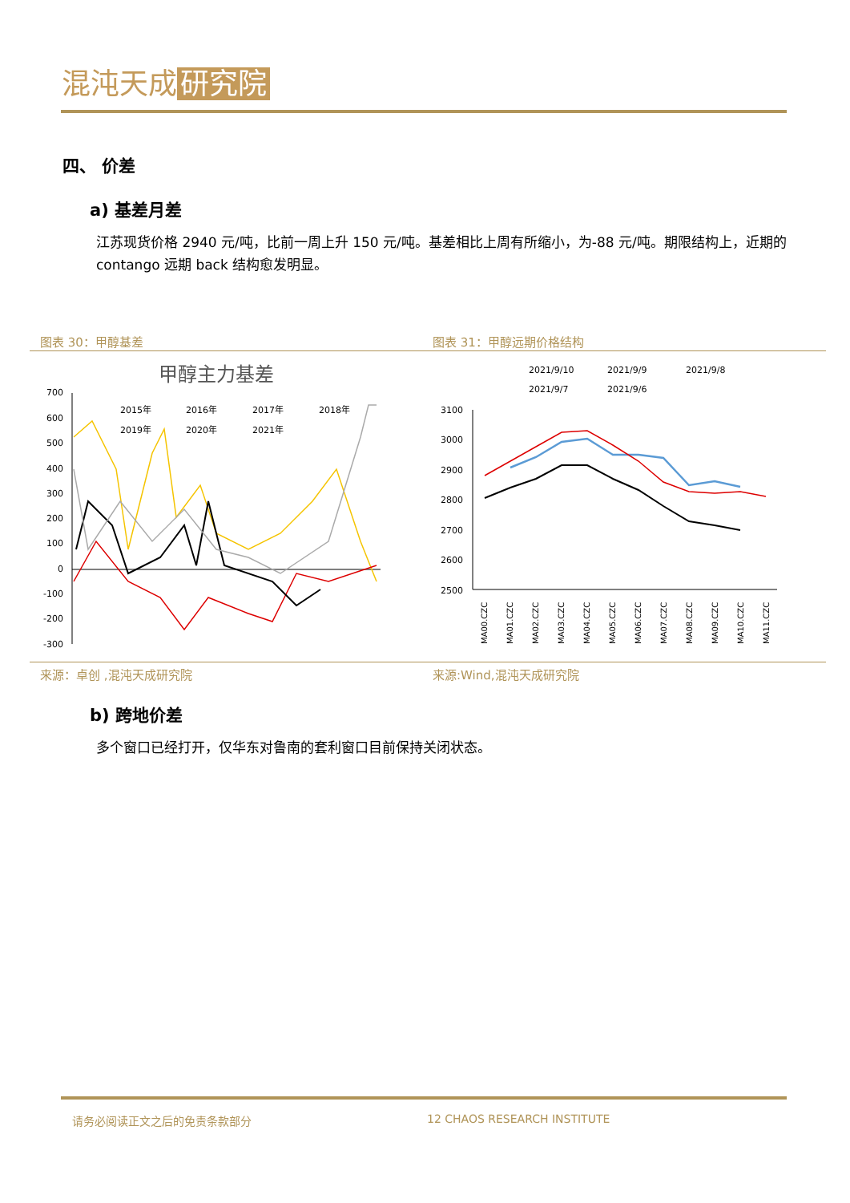混沌天成 研究院
四、 价差
a) 基差月差
江苏现货价格 2940 元/吨，比前一周上升 150 元/吨。基差相比上周有所缩小，为-88 元/吨。期限结构上，近期的 contango 远期 back 结构愈发明显。
图表 30：甲醇基差 图表 31：甲醇远期价格结构
甲醇主力基差
700
600
500
400
300
200
100
0
-100
-200
-300
2015年
2016年
2017年
2018年
2019年
2020年
2021年
2021/9/10
2021/9/9
2021/9/8
2021/9/7
2021/9/6
3100
3000
2900
2800
2700
2600
2500
MA00.CZC
MA01.CZC
MA02.CZC
MA03.CZC
MA04.CZC
MA05.CZC
MA06.CZC
MA07.CZC
MA08.CZC
MA09.CZC
MA10.CZC
MA11.CZC
来源：卓创 ,混沌天成研究院 来源:Wind,混沌天成研究院
b) 跨地价差
多个窗口已经打开，仅华东对鲁南的套利窗口目前保持关闭状态。
请务必阅读正文之后的免责条款部分 12 CHAOS RESEARCH INSTITUTE